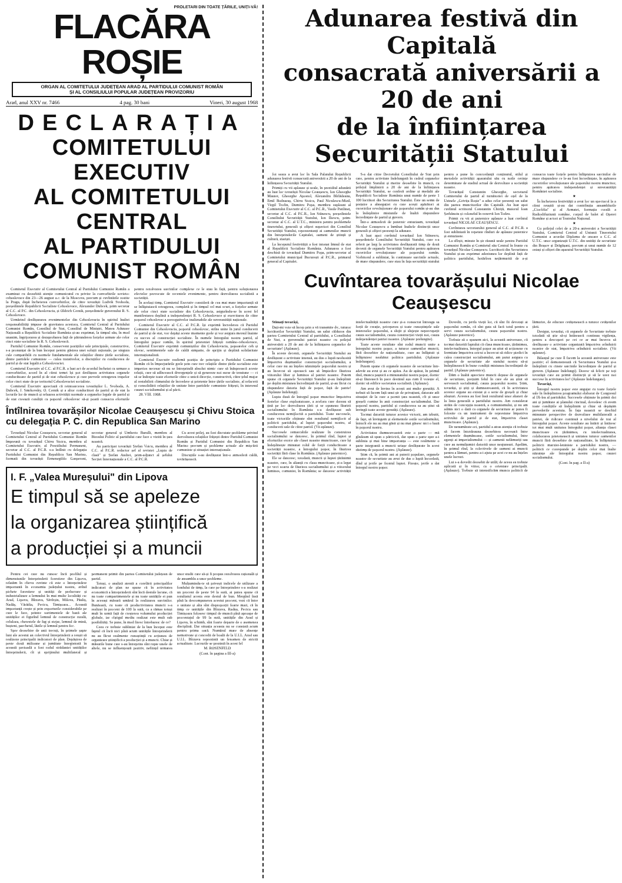PROLETARI DIN TOATE ȚĂRILE, UNIȚI-VĂ!
FLACĂRA ROȘIE
ORGAN AL COMITETULUI JUDEȚEAN ARAD AL PARTIDULUI COMUNIST ROMÂN
ȘI AL CONSILIULUI POPULAR JUDEȚEAN PROVIZORIU
Arad, anul XXV nr. 7466 4 pag. 30 bani Vineri, 30 august 1968
DECLARAȚIA
COMITETULUI EXECUTIV
AL COMITETULUI CENTRAL
AL PARTIDULUI COMUNIST ROMÂN
Comitetul Executiv al Comitetului Central al Partidului Comunist Român a examinat cu deosebită atenție comunicatul cu privire la convorbirile sovieto-cehoslovace din 23—26 august a.c. de la Moscova, precum și cuvîntările rostite la Praga, după încheierea convorbirilor, de către tovarășii Ludvik Svoboda, președintele Republicii Socialiste Cehoslovace, Alexander Dubcek, prim secretar al C.C. al P.C. din Cehoslovacia, și Oldrich Cernik, președintele guvernului R. S. Cehoslovace.
Urmărind desfășurarea evenimentelor din Cehoslovacia în spiritul înaltei responsabilități impuse de gravitatea acestora, Comitetul Central al Partidului Comunist Român, Consiliul de Stat, Consiliul de Miniștri, Marea Adunare Națională a Republicii Socialiste România și-au exprimat, la timpul său, în mod unanim, îngrijorarea și dezaprobarea față de pătrunderea forțelor armate ale celor cinci state socialiste în R. S. Cehoslovacă.
Partidul Comunist Român, consecvent pozițiilor sale principiale, constructive, s-a pronunțat de la bun început pentru găsirea unei soluții raționale, pe singura cale compatibilă cu normele fundamentale ale relațiilor dintre țările socialiste, dintre partidele comuniste — calea tratativelor, a discuțiilor cu conducerea de partid și de stat legală a Cehoslovaciei.
Comitetul Executiv al C.C. al P.C.R. a luat act de acordul încheiat ca urmare a convorbirilor, acord în al cărui temei își pot desfășura activitatea organele conducătoare de partid și de stat cehoslovace și care prevede retragerea trupelor celor cinci state de pe teritoriul Cehoslovaciei socialiste.
Comitetul Executiv apreciază că reintoarcerea tovarășilor L. Svoboda, A. Dubcek, J. Smrkovsky, O. Cernik și a altor conducători de partid și de stat la locurile lor de muncă și reluarea activității normale a organelor legale de partid și de stat creează condiții ca poporul cehoslovac să-și poată consacra eforturile pentru rezolvarea sarcinilor complexe ce le stau în față, pentru soluționarea efectelor provocate de recentele evenimente, pentru dezvoltarea socialistă a societății.
În același timp, Comitetul Executiv consideră de cea mai mare importanță să se înfăptuiască retragerea, completă și în timpul cel mai scurt, a forțelor armate ale celor cinci state socialiste din Cehoslovacia, asigurîndu-se în acest fel manifestarea deplină a independenței R. S. Cehoslovace și exercitarea de către poporul cehoslovac a prerogativelor inalienabile ale suveranității naționale.
Comitetul Executiv al C.C. al P.C.R. își exprimă încrederea că Partidul Comunist din Cehoslovacia, poporul cehoslovac, strîns unite în jurul conducerii de partid și de stat, vor depăși aceste momente grele și vor asigura mersul înainte cu succes al construcției socialiste. În numele întregului nostru partid, al întregului popor român, în spiritul prieteniei frățești româno-cehoslovace, Comitetul Executiv exprimă comuniștilor din Cehoslovacia, popoarelor ceh și slovac, sentimentele sale de caldă simpatie, de sprijin și deplină solidaritate internaționalistă.
Comitetul Executiv reafirmă poziția de principiu a Partidului Comunist Român că în împrejurările grele prin care trec relațiile dintre țările socialiste este imperios necesar să nu se întreprindă absolut nimic care să înăsprească aceste relații, care să adîncească divergențele și să genereze noi surse de tensiune — ci să se îndrepte toate eforturile către o unică direcție, constructivă, către țelul major al restabilirii climatului de încredere și prietenie între țările socialiste, al refacerii și consolidării relațiilor de unitate între partidele comuniste frățești, în interesul cauzei socialismului și al păcii.
28. VIII. 1968.
Întîlnirea tovarășilor Nicolae Ceaușescu și Chivu Stoica cu delegația P. C. din Republica San Marino
Tovarășul Nicolae Ceaușescu, secretar general al Comitetului Central al Partidului Comunist Român împreună cu tovarășul Chivu Stoica, membru al Comitetului Executiv, al Prezidiului Permanent, secretar al C.C. al P.C.R. s-a întîlnit cu delegația Partidului Comunist din Republica San Marino, formată din tovarășii Ermenegildo Gasperoni, secretar general și Umberto Barulli, membru al Biroului Politic al partidului care face o vizită în țara noastră.
Au participat tovarășii Ștefan Voicu, membru al C.C. al P.C.R. redactor șef al revistei „Lupta de clasă" și Ștefan Andrei, prim-adjunct al șefului Secției Internaționale a C.C. al P.C.R.
Cu acest prilej, au fost discutate probleme privind dezvoltarea relațiilor frățești dintre Partidul Comunist Român și Partidul Comunist din Republica San Marino precum și probleme actuale ale mișcării comuniste și situației internaționale.
Discuțiile s-au desfășurat într-o atmosferă caldă, tovărășească.
I. F. „Valea Mureșului" din Lipova
E timpul să se apeleze
la organizarea științifică
a producției și a muncii
Pentru cei care nu cunosc încă profilul și dimensiunile întreprinderii forestiere din Lipova, relatăm în cîteva cuvinte că este o întreprindere importantă în economia județului nostru, avînd pichete forestiere și unități de prelucrare și industrializare a lemnului în mai multe localități ca: Arad, Lipova, Bîrzava, Săvîrșin, Milova, Păuliș, Nadăș, Vărădia, Pecica, Timișoara... Această importanță crește și prin exporturile considerabile pe care le face, printre sortimentele de bază ale unităților ei figurînd lemnul de construcție rurală, celuloza, cherestele de fag și stejar, lemnul de mină, bușteni, parchetul, lăzile și lemnul pentru foc.
Spre deosebire de anii trecuți, în primele șapte luni ale acestui an colectivul întreprinderii a reușit să realizeze principalii indicatori de plan. Depășirea de peste două milioane și jumătate înregistrată în această perioadă a fost rodul strădaniei unităților întreprinderii, cît și sprijinului multilateral și permanent primit din partea Comitetului județean de partid.
Totuși, o analiză atentă a corelării principalilor indicatori de plan ne spune că în activitatea economică a întreprinderii sînt încă destule lacune, că nu toate compartimentele și nu toate unitățile ei pun în aceeași măsură umărul la realizarea sarcinilor. Bunăoară, cu toate că productivitatea muncii s-a realizat în procent de 100 la sută, ca a rămas totuși mult în urmă față de creșterea volumului producției globale, iar cîștigul mediu realizat este mult sub posibilități. Se pune, în mod firesc întrebarea: de ce?
Ceea ce trebuie subliniat de la bun început este faptul că încă nici pînă acum unitățile întreprinderii nu au făcut realmente cunoștință cu acțiunea de organizare științifică a producției și a muncii. Chiar și măsurile bune care s-au întreprins sînt rupte unele de altele, nu se influențează pozitiv, neființd urmarea unor studii care să-și fi propus rezolvarea rațională și de ansamblu a unor probleme.
Mulțumindu-te să privești indicele de utilizare a fondului de timp, la care pe întreprindere s-a realizat un procent de peste 94 la sută, ai putea spune că rezultatul acesta este destul de bun. Mergînd însă pînă la descompunerea acestui procent, vezi că între o unitate și alta sînt disproporții foarte mari, că în timp ce unitățile din Bîrzava, Radna, Pecica sau Timișoara folosesc timpul de muncă pînă aproape de procentajul de 99 la sută, unitățile din Arad și Lipova, în schimb, sînt foarte departe de o asemenea disciplină. Dar situația aceasta nu se constată acum pentru prima oară. Numărul mare de absențe nemotivate și concedii de boală de la U.I.L. Arad sau U.I.L. Bîrzava reprezintă un fenomen de strictă actualitate. Lucrurile se prezintă în acest fel
M. ROSENFELD
(Cont. în pagina a III-a)
Adunarea festivă din Capitală
consacrată aniversării a 20 de ani
de la înființarea Securității Statului
Joi seara a avut loc în Sala Palatului Republicii adunarea festivă consacrată aniversării a 20 de ani de la înființarea Securității Statului.
Primiți cu vii aplauze și urale, în prezidiul adunării au luat loc tovarășii Nicolae Ceaușescu, Ion Gheorghe Maurer, Gheorghe Apostol, Alexandru Bîrlădeanu, Emil Bodnaraș, Chivu Stoica, Paul Niculescu-Mizil, Virgil Trofin, Dumitru Popa, membru supleant al Comitetului Executiv al C.C. al P.C.R., Vasile Patilineț, secretar al C.C. al P.C.R., Ion Stănescu, președintele Consiliului Securității Statului, Ion Iliescu, prim-secretar al C.C. al U.T.C., ministru pentru problemele tineretului, generali și ofițeri superiori din Consiliul Securității Statului, reprezentanți ai oamenilor muncii din întreprinderile Capitalei, oameni de știință și cultură, ziariști.
La începutul festivității a fost intonat Imnul de stat al Republicii Socialiste România. Adunarea a fost deschisă de tovarășul Dumitru Popa, prim-secretar al Comitetului municipal București al P.C.R., primarul general al Capitalei.
S-a dat citire Decretului Consiliului de Stat prin care, pentru activitate îndelungată în cadrul organelor Securității Statului și merite deosebite în muncă, cu prilejul împlinirii a 20 de ani de la înființarea Securității Statului, se conferă ordine și medalii ale Republicii Socialiste România unui număr de peste 1 100 lucrători din Securitatea Statului. Este un semn de prețuire a abnegației cu care acești apărători ai cuceririlor revoluționare ale poporului român și-au dus la îndeplinire misiunile de înaltă răspundere încredințate de partid și guvern.
Într-o atmosferă de puternic entuziasm, tovarășul Nicolae Ceaușescu a înmînat înaltele distincții unor generali și ofițeri prezenți la adunare.
A luat apoi cuvîntul tovarășul Ion Stănescu, președintele Consiliului Securității Statului, care s-a referit pe larg la activitatea desfășurată timp de două decenii de organele Securității Statului pentru apărarea cuceririlor revoluționare ale poporului român. Vorbitorul a subliniat, în continuare sarcinile actuale, de mare răspundere, care stau în fața securității statului pentru a pune în concordanță conținutul, stilul și metodele activității aparatului său cu noile cerințe determinate de stadiul actual de dezvoltare a societății noastre.
Tovarășul Constantin Gheorghe, secretarul Comitetului de partid al turnătoriei de oțel de la Uzinele „Grivița Roșie" a adus celor prezenți un salut din partea muncitorilor din Capitală. Au luat apoi cuvîntul scriitorul Constantin Chiriță, maiorul Ioan Șerbănoiu și colonelul în rezervă Ion Todeu.
Primit cu vii și puternice aplauze a luat cuvîntul tovarășul NICOLAE CEAUȘESCU.
Cuvîntarea secretarului general al C.C. al P.C.R. a fost subliniată în repetate rînduri de aplauze puternice și entuziaste.
La sfîrșit, minute în șir răsună urale pentru Partidul Comunist Român și Comitetul său Central în frunte cu tovarășul Nicolae Ceaușescu. Lucrătorii din Securitatea Statului și-au exprimat adeziunea lor deplină față de politica partidului, hotărîrea nețărmurită de a-și consacra toate forțele pentru înfăptuirea sarcinilor de mare răspundere ce le-au fost încredințate, în apărarea cuceririlor revoluționare ale poporului nostru muncitor, pentru apărarea independenței și suveranității României socialiste.
★
În încheierea festivității a avut loc un spectacol la a cărui reușită și-au dat contribuția ansamblurile „Ciocîrlia" și al Armatei, formația corală a Radiodifuziunii române, corpul de balet al Operei Române și actori ai Teatrului Național.
★
Cu prilejul celei de a 20-a aniversări a Securității Statului, Comitetul Central al Uniunii Tineretului Comunist a acordat Diploma de onoare a C.C. al U.T.C. unor organizații U.T.C. din unități de securitate din Brașov și Drăgășani, precum și unui număr de 12 ostași și ofițeri din aparatul Securității Statului.
Cuvîntarea tovarășului Nicolae Ceaușescu
Stimați tovarăși,
Dați-mi voie să încep prin a vă transmite dv., tuturor lucrătorilor Securității Statului, un salut călduros din partea Comitetului Central al partidului, a Consiliului de Stat, a guvernului patriei noastre cu prilejul aniversării a 20 de ani de la înființarea organelor de securitate! (Aplauze).
În aceste decenii, organele Securității Statului au desfășurat o activitate intensă, au dus o luptă neobosită împotriva dușmanilor construcției socialismului, a celor care nu au înțeles năzuințele poporului nostru și au încercat să oprească sau să împiedice făurirea viitorului liber și luminos al patriei noastre. Putem spune că organele Securității Statului și-au îndeplinit pe deplin misiunea încredințată de partid, și-au făcut cu răspundere datoria față de popor, față de patrie! (Aplauze îndelungi).
Lupta dusă de întregul popor muncitor împotriva fostelor clase exploatatoare, a acelora care doreau să țină pe loc dezvoltarea țării și se opuneau făuririi socialismului în România s-a desfășurat sub conducerea nemijlocită a partidului. Toate succesele, toate victoriile obținute sînt rezultatul nemijlocit al politicii partidului, al luptei poporului nostru, al conducerii sale de către partid. (Vii aplauze).
Succesele remarcabile realizate în construirea socialismului se datoresc, în primul rînd, luptei și eforturilor eroice ale clasei noastre muncitoare, care își îndeplinește minunat rolul de forță conducătoare a societății noastre, a întregului popor, în făurirea societății fără clase în România. (Aplauze puternice).
Ele se datoresc, totodată, muncii și luptei țărănimii noastre, care, în alianță cu clasa muncitoare, și-a legat pe veci soarta de făurirea socialismului și a viitorului luminos, comunist, în România; se datoresc activității intelectualității noastre care și-a consacrat întreaga sa forță de creație, priceperea și toate cunoștințele sale intereselor poporului, a slujit și slujește neprecupețit cauza socialismului, cauza construcției vieții noi, cauza independenței patriei noastre. (Aplauze prelungite).
Toate aceste rezultate sînt rodul muncii unite a întregului nostru popor, a tuturor oamenilor muncii, fără deosebire de naționalitate, care au înfăptuit și înfăptuiesc neabătut politica partidului. (Aplauze îndelungate).
Putem spune că organele noastre de securitate într-adevăr au avut și au ce apăra. Au de apărat, în primul rînd, munca pașnică a minunatului nostru popor, dornic să-și făurească în pace destinul așa cum îl voiește el, dornic să edifice societatea socialistă. (Aplauze).
Am avut de învins în acești ani multe greutăți. A trebuit să facem față unui șir de privațiuni, datorate atît situației de la care a pornit țara noastră, cît și unor greșeli comise în anii construcției socialismului. Dar poporul nostru, partidul și conducerea sa au știut să învingă toate aceste greutăți. (Aplauze).
Tocmai datorită tuturor acestor victorii, am izbutit, de fapt, să învingem și elementele ostile socialismului, întrucît ele nu au mai găsit și nu mai găsesc nici o bază în poporul nostru.
Activitatea dumneavoastră este o parte — mă gîndeam să spun o părticică, dar spun o parte spre a-i sublinia și mai bine importanța — este realmente o parte integrantă a muncii uriașe desfășurate în acest răstimp de poporul nostru. (Aplauze).
Știm că, în primii ani ai puterii populare, organele noastre de securitate au avut de dus o luptă încordată, dînd și jertfe pe frontul luptei. Firește, jertfe a dat întregul nostru popor.
Dovedit, cu jertfa vieții lor, că sînt fii devotați ai poporului român, că sînt gata să facă totul pentru a servi cauza socialismului, cauza poporului nostru. (Aplauze puternice).
Trebuie să o spunem aici, la această aniversare, că tocmai datorită faptului că clasa muncitoare, țărănimea, intelectualitatea, întregul popor au știut să acționeze cu fermitate împotriva oricui a încercat să ridice piedici în calea construcției socialismului, am putut asigura ca organele de securitate ale statului nostru să-și îndeplinească în bune condiții misiunea încredințată de partid. (Aplauze puternice).
Dăm o înaltă apreciere muncii depuse de organele de securitate, prețuim felul în care ele au știut să servească socialismul, cauza poporului nostru. Știm, tovarăși, și știți și dumneavoastră, că în activitatea acestor organe au existat și o serie de greșeli și chiar abuzuri. Acestea au fost însă rezultatul unor abateri de la linia generală a partidului nostru. Am considerat străin de concepția noastră, a comunismului, și nu am admis nici o dată ca organele de securitate ar putea fi folosite ca un instrument de represiune împotriva activului de partid și de stat, împotriva clasei muncitoare. (Aplauze).
De nenumărate ori, partidul a atras atenția că trebuie să facem întotdeauna deosebirea necesară între elementele dușmănoase, ostile socialismului, între agenți ai imperialismului — și oamenii nelămuriți sau care au nemulțumiri datorită unor neajunsuri. Apelăm, în primul rînd, la colectivele de oameni ai muncii pentru a lămuri, pentru a-i ajuta pe acei ce nu au înțeles unele lucruri.
Lui s-a dovedit deosebit de utilă; de aceea ea trebuie aplicată și în viitor, ca o orientare principală. (Aplauze). Trebuie să intensificăm munca politică de lămurire, de educare cetățenească a tuturor cetățenilor țării.
Desigur, tovarăși, că organele de Securitate trebuie totodată să știe să-și întărească continuu vigilența, pentru a descoperi pe cei ce ar mai încerca să desfășoare o activitate organizată împotriva orînduirii noastre de stat, împotriva orînduirii socialiste. (Vii aplauze).
Bilanțul pe care îl facem la această aniversare este pozitiv; el demonstrează că Securitatea Statului și-a îndeplinit cu cinste sarcinile încredințate de partid și guvern. (Aplauze îndelungi). Doresc să felicit pe toți tovarășii care au primit distincții și să le urez noi succese în activitatea lor! (Aplauze îndelungate).
Tovarăși,
Întregul nostru popor este angajat cu toate forțele sale în îndeplinirea programului elaborat de Congresul al IX-lea al partidului. Succesele obținute în primii doi ani și jumătate ai planului cincinal, dovedesc că avem toate condițiile să îndeplinim și chiar să depășim prevederile acestuia. În fața noastră se deschid minunate perspective de dezvoltare multilaterală a patriei, de ridicare continuă a nivelului de trai al întregului popor. Aceste rezultate au întărit și întăresc tot mai mult unitatea întregului popor, alianța clasei muncitoare cu țărănimea, cu intelectualitatea, colaborarea prietenească și unitatea tuturor oamenilor muncii fără deosebire de naționalitate, în înfăptuirea politicii marxist-leniniste a partidului nostru, — politică ce corespunde pe deplin celor mai înalte năzuințe ale întregului nostru popor, cauzei socialismului.
(Cont. în pag. a II-a)